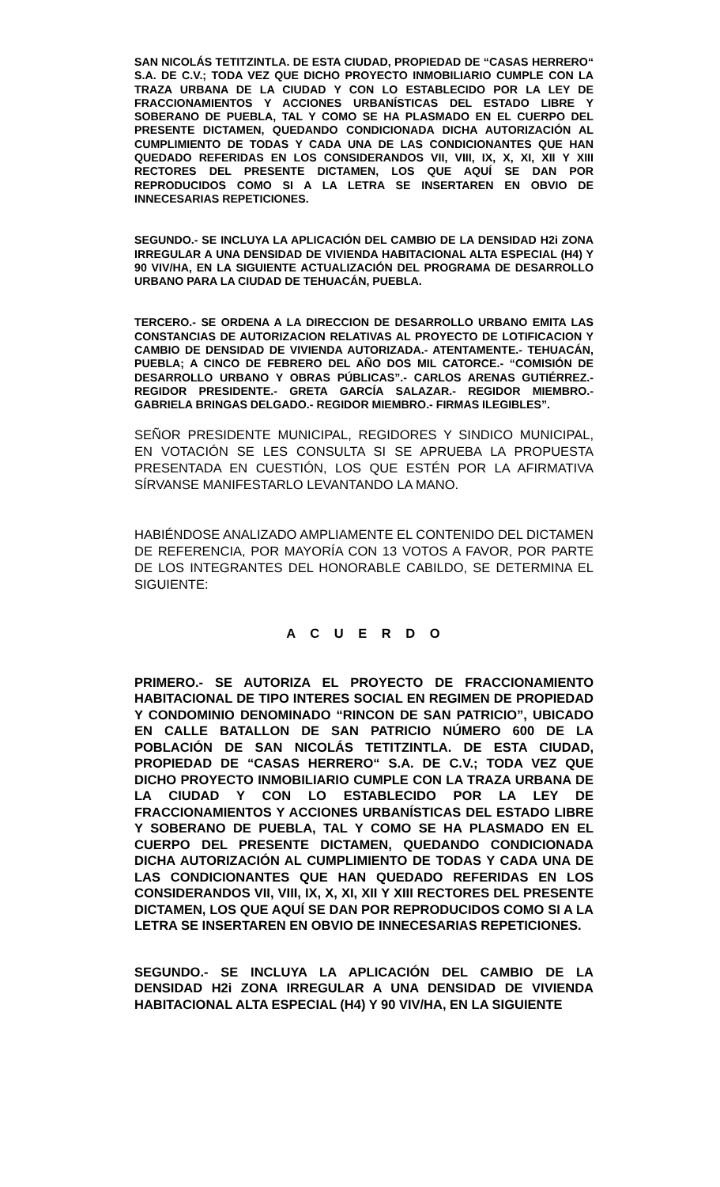SAN NICOLÁS TETITZINTLA. DE ESTA CIUDAD, PROPIEDAD DE “CASAS HERRERO“ S.A. DE C.V.; TODA VEZ QUE DICHO PROYECTO INMOBILIARIO CUMPLE CON LA TRAZA URBANA DE LA CIUDAD Y CON LO ESTABLECIDO POR LA LEY DE FRACCIONAMIENTOS Y ACCIONES URBANÍSTICAS DEL ESTADO LIBRE Y SOBERANO DE PUEBLA, TAL Y COMO SE HA PLASMADO EN EL CUERPO DEL PRESENTE DICTAMEN, QUEDANDO CONDICIONADA DICHA AUTORIZACIÓN AL CUMPLIMIENTO DE TODAS Y CADA UNA DE LAS CONDICIONANTES QUE HAN QUEDADO REFERIDAS EN LOS CONSIDERANDOS VII, VIII, IX, X, XI, XII Y XIII RECTORES DEL PRESENTE DICTAMEN, LOS QUE AQUÍ SE DAN POR REPRODUCIDOS COMO SI A LA LETRA SE INSERTAREN EN OBVIO DE INNECESARIAS REPETICIONES.
SEGUNDO.- SE INCLUYA LA APLICACIÓN DEL CAMBIO DE LA DENSIDAD H2i ZONA IRREGULAR A UNA DENSIDAD DE VIVIENDA HABITACIONAL ALTA ESPECIAL (H4) Y 90 VIV/HA, EN LA SIGUIENTE ACTUALIZACIÓN DEL PROGRAMA DE DESARROLLO URBANO PARA LA CIUDAD DE TEHUACÁN, PUEBLA.
TERCERO.- SE ORDENA A LA DIRECCION DE DESARROLLO URBANO EMITA LAS CONSTANCIAS DE AUTORIZACION RELATIVAS AL PROYECTO DE LOTIFICACION Y CAMBIO DE DENSIDAD DE VIVIENDA AUTORIZADA.- ATENTAMENTE.- TEHUACÁN, PUEBLA; A CINCO DE FEBRERO DEL AÑO DOS MIL CATORCE.- “COMISIÓN DE DESARROLLO URBANO Y OBRAS PÚBLICAS”.- CARLOS ARENAS GUTIÉRREZ.- REGIDOR PRESIDENTE.- GRETA GARCÍA SALAZAR.- REGIDOR MIEMBRO.- GABRIELA BRINGAS DELGADO.- REGIDOR MIEMBRO.- FIRMAS ILEGIBLES”.
SEÑOR PRESIDENTE MUNICIPAL, REGIDORES Y SINDICO MUNICIPAL, EN VOTACIÓN SE LES CONSULTA SI SE APRUEBA LA PROPUESTA PRESENTADA EN CUESTIÓN, LOS QUE ESTÉN POR LA AFIRMATIVA SÍRVANSE MANIFESTARLO LEVANTANDO LA MANO.
HABIÉNDOSE ANALIZADO AMPLIAMENTE EL CONTENIDO DEL DICTAMEN DE REFERENCIA, POR MAYORÍA CON 13 VOTOS A FAVOR, POR PARTE DE LOS INTEGRANTES DEL HONORABLE CABILDO, SE DETERMINA EL SIGUIENTE:
A C U E R D O
PRIMERO.- SE AUTORIZA EL PROYECTO DE FRACCIONAMIENTO HABITACIONAL DE TIPO INTERES SOCIAL EN REGIMEN DE PROPIEDAD Y CONDOMINIO DENOMINADO “RINCON DE SAN PATRICIO”, UBICADO EN CALLE BATALLON DE SAN PATRICIO NÚMERO 600 DE LA POBLACIÓN DE SAN NICOLÁS TETITZINTLA. DE ESTA CIUDAD, PROPIEDAD DE “CASAS HERRERO“ S.A. DE C.V.; TODA VEZ QUE DICHO PROYECTO INMOBILIARIO CUMPLE CON LA TRAZA URBANA DE LA CIUDAD Y CON LO ESTABLECIDO POR LA LEY DE FRACCIONAMIENTOS Y ACCIONES URBANÍSTICAS DEL ESTADO LIBRE Y SOBERANO DE PUEBLA, TAL Y COMO SE HA PLASMADO EN EL CUERPO DEL PRESENTE DICTAMEN, QUEDANDO CONDICIONADA DICHA AUTORIZACIÓN AL CUMPLIMIENTO DE TODAS Y CADA UNA DE LAS CONDICIONANTES QUE HAN QUEDADO REFERIDAS EN LOS CONSIDERANDOS VII, VIII, IX, X, XI, XII Y XIII RECTORES DEL PRESENTE DICTAMEN, LOS QUE AQUÍ SE DAN POR REPRODUCIDOS COMO SI A LA LETRA SE INSERTAREN EN OBVIO DE INNECESARIAS REPETICIONES.
SEGUNDO.- SE INCLUYA LA APLICACIÓN DEL CAMBIO DE LA DENSIDAD H2i ZONA IRREGULAR A UNA DENSIDAD DE VIVIENDA HABITACIONAL ALTA ESPECIAL (H4) Y 90 VIV/HA, EN LA SIGUIENTE